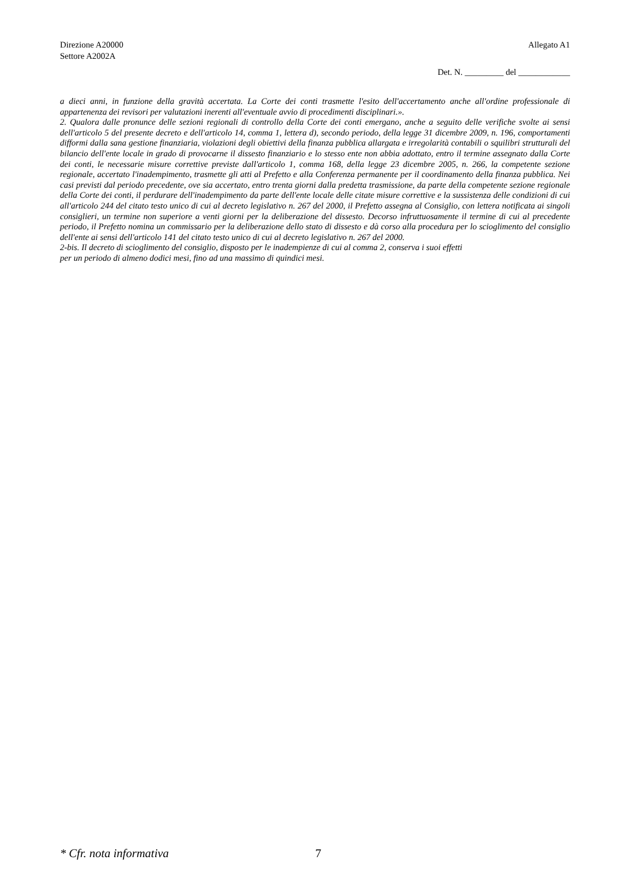Direzione A20000 Allegato A1
Settore A2002A
Det. N. _________ del ____________
a dieci anni, in funzione della gravità accertata. La Corte dei conti trasmette l'esito dell'accertamento anche all'ordine professionale di appartenenza dei revisori per valutazioni inerenti all'eventuale avvio di procedimenti disciplinari.».
2. Qualora dalle pronunce delle sezioni regionali di controllo della Corte dei conti emergano, anche a seguito delle verifiche svolte ai sensi dell'articolo 5 del presente decreto e dell'articolo 14, comma 1, lettera d), secondo periodo, della legge 31 dicembre 2009, n. 196, comportamenti difformi dalla sana gestione finanziaria, violazioni degli obiettivi della finanza pubblica allargata e irregolarità contabili o squilibri strutturali del bilancio dell'ente locale in grado di provocarne il dissesto finanziario e lo stesso ente non abbia adottato, entro il termine assegnato dalla Corte dei conti, le necessarie misure correttive previste dall'articolo 1, comma 168, della legge 23 dicembre 2005, n. 266, la competente sezione regionale, accertato l'inadempimento, trasmette gli atti al Prefetto e alla Conferenza permanente per il coordinamento della finanza pubblica. Nei casi previsti dal periodo precedente, ove sia accertato, entro trenta giorni dalla predetta trasmissione, da parte della competente sezione regionale della Corte dei conti, il perdurare dell'inadempimento da parte dell'ente locale delle citate misure correttive e la sussistenza delle condizioni di cui all'articolo 244 del citato testo unico di cui al decreto legislativo n. 267 del 2000, il Prefetto assegna al Consiglio, con lettera notificata ai singoli consiglieri, un termine non superiore a venti giorni per la deliberazione del dissesto. Decorso infruttuosamente il termine di cui al precedente periodo, il Prefetto nomina un commissario per la deliberazione dello stato di dissesto e dà corso alla procedura per lo scioglimento del consiglio dell'ente ai sensi dell'articolo 141 del citato testo unico di cui al decreto legislativo n. 267 del 2000.
2-bis. Il decreto di scioglimento del consiglio, disposto per le inadempienze di cui al comma 2, conserva i suoi effetti
per un periodo di almeno dodici mesi, fino ad una massimo di quindici mesi.
* Cfr. nota informativa 7